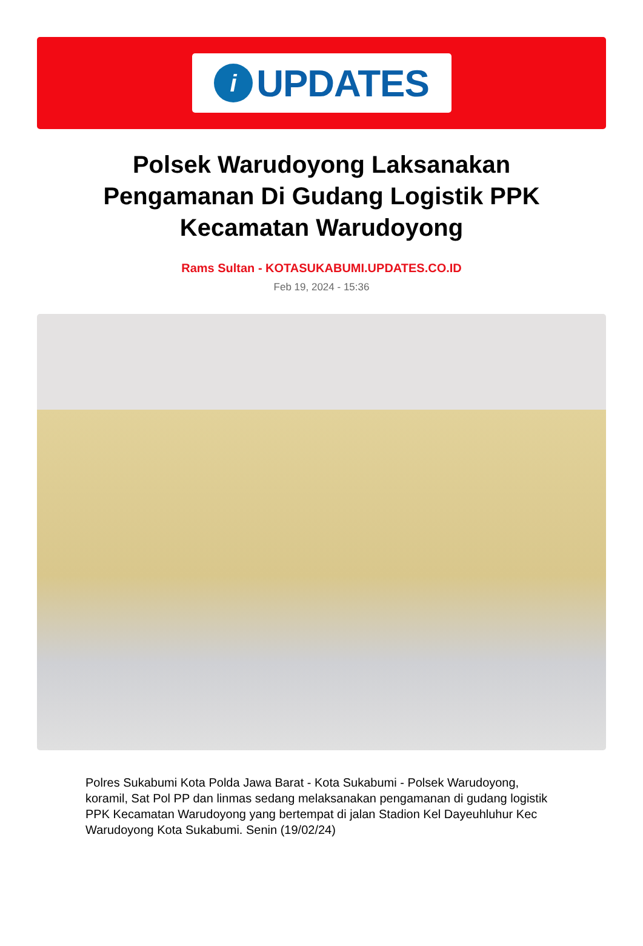i
UPDATES
Polsek Warudoyong Laksanakan Pengamanan Di Gudang Logistik PPK Kecamatan Warudoyong
Rams Sultan - KOTASUKABUMI.UPDATES.CO.ID
Feb 19, 2024 - 15:36
Polres Sukabumi Kota Polda Jawa Barat - Kota Sukabumi - Polsek Warudoyong, koramil, Sat Pol PP dan linmas sedang melaksanakan pengamanan di gudang logistik PPK Kecamatan Warudoyong yang bertempat di jalan Stadion Kel Dayeuhluhur Kec Warudoyong Kota Sukabumi. Senin (19/02/24)